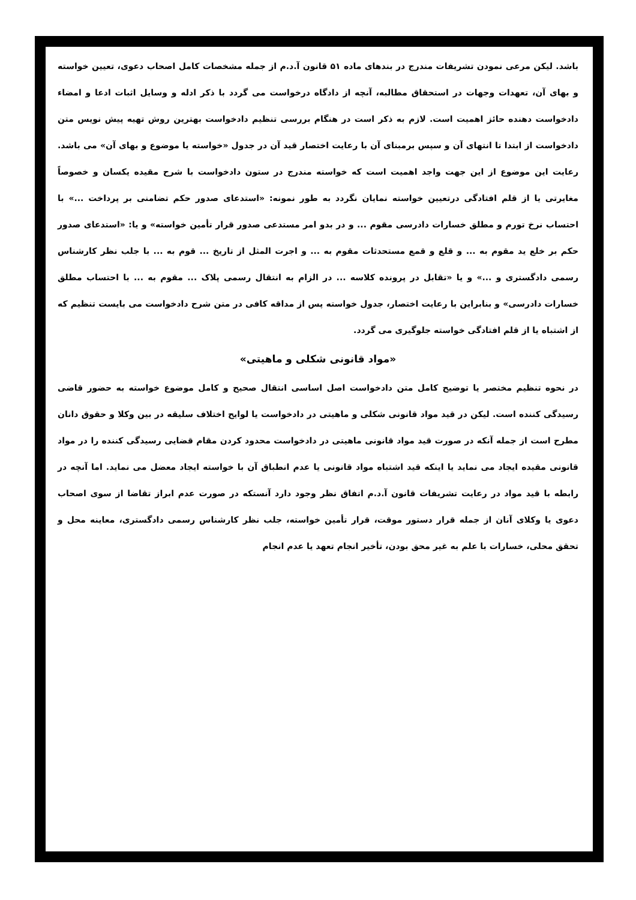باشد. لیکن مرعی نمودن تشریفات مندرج در بندهای ماده ۵۱ قانون آ.د.م از جمله مشخصات کامل اصحاب دعوی، تعیین خواسته و بهای آن، تعهدات وجهات در استحقاق مطالبه، آنچه از دادگاه درخواست می گردد با ذکر ادله و وسایل اثبات ادعا و امضاء دادخواست دهنده حائز اهمیت است. لازم به ذکر است در هنگام بررسی تنظیم دادخواست بهترین روش تهیه پیش نویس متن دادخواست از ابتدا تا انتهای آن و سپس برمبنای آن با رعایت اختصار قید آن در جدول «خواسته یا موضوع و بهای آن» می باشد. رعایت این موضوع از این جهت واجد اهمیت است که خواسته مندرج در ستون دادخواست با شرح مقیده یکسان و خصوصاً مغایرتی یا از قلم افتادگی درتعیین خواسته نمایان نگردد به طور نمونه: «استدعای صدور حکم تضامنی بر پرداخت ...» با احتساب نرخ تورم و مطلق خسارات دادرسی مقوم ... و در بدو امر مستدعی صدور قرار تأمین خواسته» و یا: «استدعای صدور حکم بر خلع ید مقوم به ... و قلع و قمع مستحدثات مقوم به ... و اجرت المثل از تاریخ ... قوم به ... با جلب نظر کارشناس رسمی دادگستری و ...» و یا «تقابل در پرونده کلاسه ... در الزام به انتقال رسمی پلاک ... مقوم به ... با احتساب مطلق خسارات دادرسی» و بنابراین با رعایت اختصار، جدول خواسته پس از مداقه کافی در متن شرح دادخواست می بایست تنظیم که از اشتباه یا از قلم افتادگی خواسته جلوگیری می گردد.
«مواد قانونی شکلی و ماهیتی»
در نحوه تنظیم مختصر یا توضیح کامل متن دادخواست اصل اساسی انتقال صحیح و کامل موضوع خواسته به حضور قاضی رسیدگی کننده است. لیکن در قید مواد قانونی شکلی و ماهیتی در دادخواست یا لوایح اختلاف سلیقه در بین وکلا و حقوق دانان مطرح است از جمله آنکه در صورت قید مواد قانونی ماهیتی در دادخواست محدود کردن مقام قضایی رسیدگی کننده را در مواد قانونی مقیده ایجاد می نماید یا اینکه قید اشتباه مواد قانونی یا عدم انطباق آن با خواسته ایجاد معضل می نماید. اما آنچه در رابطه با قید مواد در رعایت تشریفات قانون آ.د.م اتفاق نظر وجود دارد آنستکه در صورت عدم ابراز تقاضا از سوی اصحاب دعوی یا وکلای آنان از جمله قرار دستور موقت، قرار تأمین خواسته، جلب نظر کارشناس رسمی دادگستری، معاینه محل و تحقق محلی، خسارات با علم به غیر محق بودن، تأخیر انجام تعهد یا عدم انجام